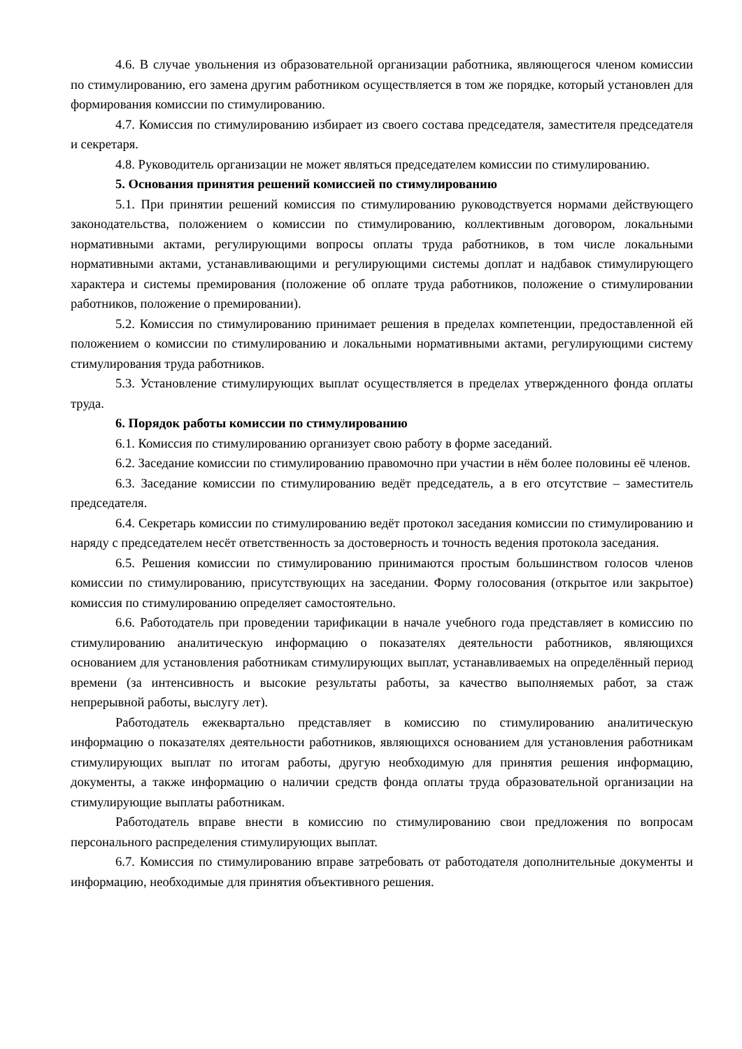4.6. В случае увольнения из образовательной организации работника, являющегося членом комиссии по стимулированию, его замена другим работником осуществляется в том же порядке, который установлен для формирования комиссии по стимулированию.
4.7. Комиссия по стимулированию избирает из своего состава председателя, заместителя председателя и секретаря.
4.8. Руководитель организации не может являться председателем комиссии по стимулированию.
5. Основания принятия решений комиссией по стимулированию
5.1. При принятии решений комиссия по стимулированию руководствуется нормами действующего законодательства, положением о комиссии по стимулированию, коллективным договором, локальными нормативными актами, регулирующими вопросы оплаты труда работников, в том числе локальными нормативными актами, устанавливающими и регулирующими системы доплат и надбавок стимулирующего характера и системы премирования (положение об оплате труда работников, положение о стимулировании работников, положение о премировании).
5.2. Комиссия по стимулированию принимает решения в пределах компетенции, предоставленной ей положением о комиссии по стимулированию и локальными нормативными актами, регулирующими систему стимулирования труда работников.
5.3. Установление стимулирующих выплат осуществляется в пределах утвержденного фонда оплаты труда.
6. Порядок работы комиссии по стимулированию
6.1. Комиссия по стимулированию организует свою работу в форме заседаний.
6.2. Заседание комиссии по стимулированию правомочно при участии в нём более половины её членов.
6.3. Заседание комиссии по стимулированию ведёт председатель, а в его отсутствие – заместитель председателя.
6.4. Секретарь комиссии по стимулированию ведёт протокол заседания комиссии по стимулированию и наряду с председателем несёт ответственность за достоверность и точность ведения протокола заседания.
6.5. Решения комиссии по стимулированию принимаются простым большинством голосов членов комиссии по стимулированию, присутствующих на заседании. Форму голосования (открытое или закрытое) комиссия по стимулированию определяет самостоятельно.
6.6. Работодатель при проведении тарификации в начале учебного года представляет в комиссию по стимулированию аналитическую информацию о показателях деятельности работников, являющихся основанием для установления работникам стимулирующих выплат, устанавливаемых на определённый период времени (за интенсивность и высокие результаты работы, за качество выполняемых работ, за стаж непрерывной работы, выслугу лет).
Работодатель ежеквартально представляет в комиссию по стимулированию аналитическую информацию о показателях деятельности работников, являющихся основанием для установления работникам стимулирующих выплат по итогам работы, другую необходимую для принятия решения информацию, документы, а также информацию о наличии средств фонда оплаты труда образовательной организации на стимулирующие выплаты работникам.
Работодатель вправе внести в комиссию по стимулированию свои предложения по вопросам персонального распределения стимулирующих выплат.
6.7. Комиссия по стимулированию вправе затребовать от работодателя дополнительные документы и информацию, необходимые для принятия объективного решения.